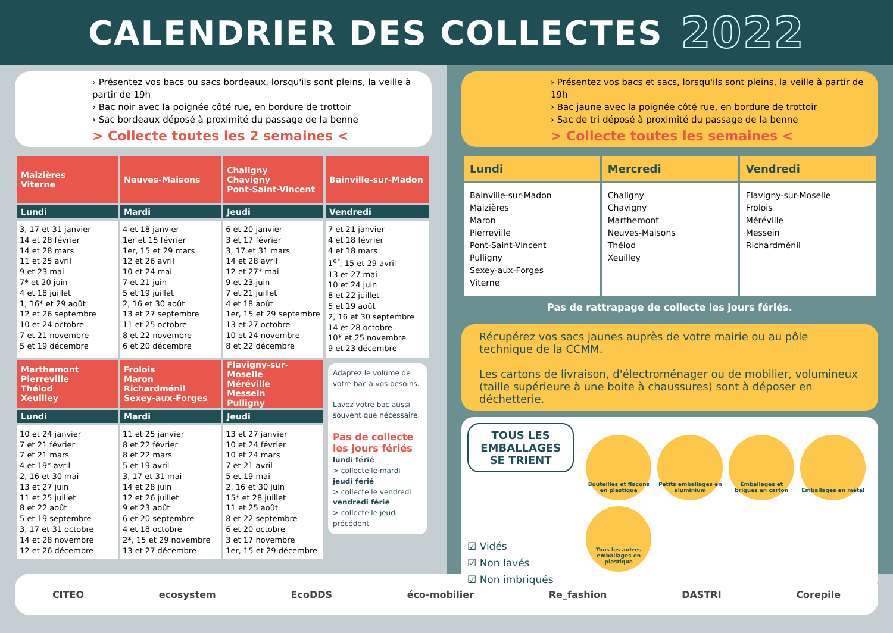CALENDRIER DES COLLECTES 2022
› Présentez vos bacs ou sacs bordeaux, lorsqu'ils sont pleins, la veille à partir de 19h
› Bac noir avec la poignée côté rue, en bordure de trottoir
› Sac bordeaux déposé à proximité du passage de la benne
> Collecte toutes les 2 semaines <
| Maizières Viterne | Neuves-Maisons | Chaligny Chavigny Pont-Saint-Vincent | Bainville-sur-Madon |
| --- | --- | --- | --- |
| Lundi | Mardi | Jeudi | Vendredi |
| 3, 17 et 31 janvier 14 et 28 février 14 et 28 mars 11 et 25 avril 9 et 23 mai 7* et 20 juin 4 et 18 juillet 1, 16* et 29 août 12 et 26 septembre 10 et 24 octobre 7 et 21 novembre 5 et 19 décembre | 4 et 18 janvier 1er et 15 février 1er, 15 et 29 mars 12 et 26 avril 10 et 24 mai 7 et 21 juin 5 et 19 juillet 2, 16 et 30 août 13 et 27 septembre 11 et 25 octobre 8 et 22 novembre 6 et 20 décembre | 6 et 20 janvier 3 et 17 février 3, 17 et 31 mars 14 et 28 avril 12 et 27* mai 9 et 23 juin 7 et 21 juillet 4 et 18 août 1er, 15 et 29 septembre 13 et 27 octobre 10 et 24 novembre 8 et 22 décembre | 7 et 21 janvier 4 et 18 février 4 et 18 mars 1<sup>er</sup>, 15 et 29 avril 13 et 27 mai 10 et 24 juin 8 et 22 juillet 5 et 19 août 2, 16 et 30 septembre 14 et 28 octobre 10* et 25 novembre 9 et 23 décembre |
| Marthemont Pierreville Thélod Xeuilley | Frolois Maron Richardménil Sexey-aux-Forges | Flavigny-sur-Moselle Méréville Messein Pulligny | Adaptez le volume de votre bac à vos besoins. Lavez votre bac aussi souvent que nécessaire. Pas de collecte les jours fériés lundi férié > collecte le mardi jeudi férié > collecte le vendredi vendredi férié > collecte le jeudi précédent |
| Lundi | Mardi | Jeudi | |
| 10 et 24 janvier 7 et 21 février 7 et 21 mars 4 et 19* avril 2, 16 et 30 mai 13 et 27 juin 11 et 25 juillet 8 et 22 août 5 et 19 septembre 3, 17 et 31 octobre 14 et 28 novembre 12 et 26 décembre | 11 et 25 janvier 8 et 22 février 8 et 22 mars 5 et 19 avril 3, 17 et 31 mai 14 et 28 juin 12 et 26 juillet 9 et 23 août 6 et 20 septembre 4 et 18 octobre 2*, 15 et 29 novembre 13 et 27 décembre | 13 et 27 janvier 10 et 24 février 10 et 24 mars 7 et 21 avril 5 et 19 mai 2, 16 et 30 juin 15* et 28 juillet 11 et 25 août 8 et 22 septembre 6 et 20 octobre 3 et 17 novembre 1er, 15 et 29 décembre | |
› Présentez vos bacs et sacs, lorsqu'ils sont pleins, la veille à partir de 19h
› Bac jaune avec la poignée côté rue, en bordure de trottoir
› Sac de tri déposé à proximité du passage de la benne
> Collecte toutes les semaines <
| Lundi | Mercredi | Vendredi |
| --- | --- | --- |
| Bainville-sur-Madon Maizières Maron Pierreville Pont-Saint-Vincent Pulligny Sexey-aux-Forges Viterne | Chaligny Chavigny Marthemont Neuves-Maisons Thélod Xeuilley | Flavigny-sur-Moselle Frolois Méréville Messein Richardménil |
| Pas de rattrapage de collecte les jours fériés. | | |
Récupérez vos sacs jaunes auprès de votre mairie ou au pôle technique de la CCMM.
Les cartons de livraison, d'électroménager ou de mobilier, volumineux (taille supérieure à une boite à chaussures) sont à déposer en déchetterie.
TOUS LES EMBALLAGES SE TRIENT
☑ Vidés
☑ Non lavés
☑ Non imbriqués
Bouteilles et flacons en plastique
Petits emballages en aluminium
Emballages et briques en carton
Emballages en métal
Tous les autres emballages en plastique
CITEO ecosystem EcoDDS éco-mobilier Re_fashion DASTRI Corepile